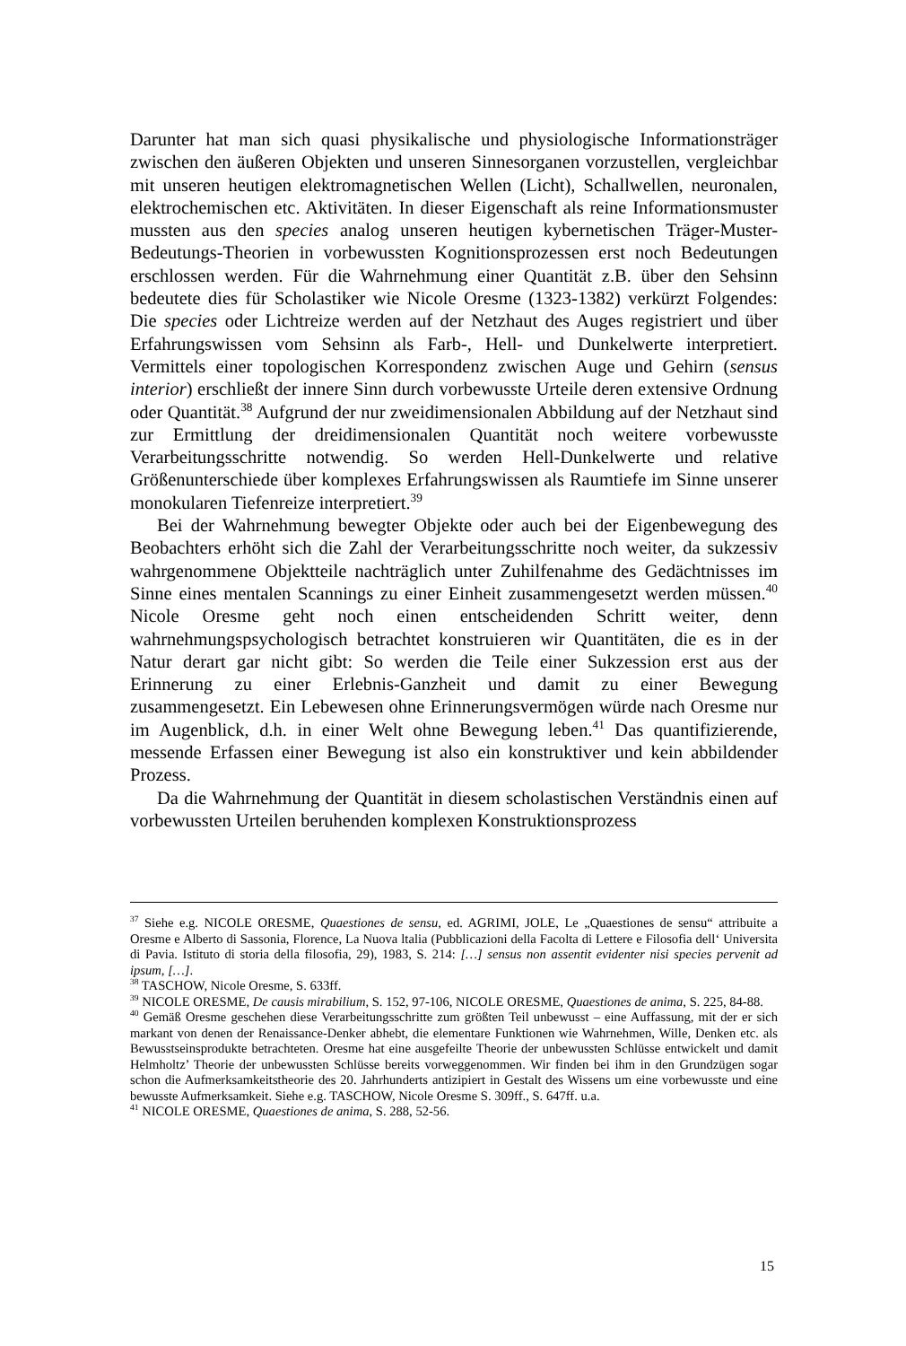Darunter hat man sich quasi physikalische und physiologische Informationsträger zwischen den äußeren Objekten und unseren Sinnesorganen vorzustellen, vergleichbar mit unseren heutigen elektromagnetischen Wellen (Licht), Schallwellen, neuronalen, elektrochemischen etc. Aktivitäten. In dieser Eigenschaft als reine Informationsmuster mussten aus den species analog unseren heutigen kybernetischen Träger-Muster-Bedeutungs-Theorien in vorbewussten Kognitionsprozessen erst noch Bedeutungen erschlossen werden. Für die Wahrnehmung einer Quantität z.B. über den Sehsinn bedeutete dies für Scholastiker wie Nicole Oresme (1323-1382) verkürzt Folgendes: Die species oder Lichtreize werden auf der Netzhaut des Auges registriert und über Erfahrungswissen vom Sehsinn als Farb-, Hell- und Dunkelwerte interpretiert. Vermittels einer topologischen Korrespondenz zwischen Auge und Gehirn (sensus interior) erschließt der innere Sinn durch vorbewusste Urteile deren extensive Ordnung oder Quantität.<sup>38</sup> Aufgrund der nur zweidimensionalen Abbildung auf der Netzhaut sind zur Ermittlung der dreidimensionalen Quantität noch weitere vorbewusste Verarbeitungsschritte notwendig. So werden Hell-Dunkelwerte und relative Größenunterschiede über komplexes Erfahrungswissen als Raumtiefe im Sinne unserer monokularen Tiefenreize interpretiert.<sup>39</sup>
Bei der Wahrnehmung bewegter Objekte oder auch bei der Eigenbewegung des Beobachters erhöht sich die Zahl der Verarbeitungsschritte noch weiter, da sukzessiv wahrgenommene Objektteile nachträglich unter Zuhilfenahme des Gedächtnisses im Sinne eines mentalen Scannings zu einer Einheit zusammengesetzt werden müssen.<sup>40</sup> Nicole Oresme geht noch einen entscheidenden Schritt weiter, denn wahrnehmungspsychologisch betrachtet konstruieren wir Quantitäten, die es in der Natur derart gar nicht gibt: So werden die Teile einer Sukzession erst aus der Erinnerung zu einer Erlebnis-Ganzheit und damit zu einer Bewegung zusammengesetzt. Ein Lebewesen ohne Erinnerungsvermögen würde nach Oresme nur im Augenblick, d.h. in einer Welt ohne Bewegung leben.<sup>41</sup> Das quantifizierende, messende Erfassen einer Bewegung ist also ein konstruktiver und kein abbildender Prozess.
Da die Wahrnehmung der Quantität in diesem scholastischen Verständnis einen auf vorbewussten Urteilen beruhenden komplexen Konstruktionsprozess
<sup>37</sup> Siehe e.g. NICOLE ORESME, Quaestiones de sensu, ed. AGRIMI, JOLE, Le „Quaestiones de sensu“ attribuite a Oresme e Alberto di Sassonia, Florence, La Nuova ltalia (Pubblicazioni della Facolta di Lettere e Filosofia dell‘ Universita di Pavia. Istituto di storia della filosofia, 29), 1983, S. 214: […] sensus non assentit evidenter nisi species pervenit ad ipsum, […].
<sup>38</sup> TASCHOW, Nicole Oresme, S. 633ff.
<sup>39</sup> NICOLE ORESME, De causis mirabilium, S. 152, 97-106, NICOLE ORESME, Quaestiones de anima, S. 225, 84-88.
<sup>40</sup> Gemäß Oresme geschehen diese Verarbeitungsschritte zum größten Teil unbewusst – eine Auffassung, mit der er sich markant von denen der Renaissance-Denker abhebt, die elementare Funktionen wie Wahrnehmen, Wille, Denken etc. als Bewusstseinsprodukte betrachteten. Oresme hat eine ausgefeilte Theorie der unbewussten Schlüsse entwickelt und damit Helmholtz’ Theorie der unbewussten Schlüsse bereits vorweggenommen. Wir finden bei ihm in den Grundzügen sogar schon die Aufmerksamkeitstheorie des 20. Jahrhunderts antizipiert in Gestalt des Wissens um eine vorbewusste und eine bewusste Aufmerksamkeit. Siehe e.g. TASCHOW, Nicole Oresme S. 309ff., S. 647ff. u.a.
<sup>41</sup> NICOLE ORESME, Quaestiones de anima, S. 288, 52-56.
15